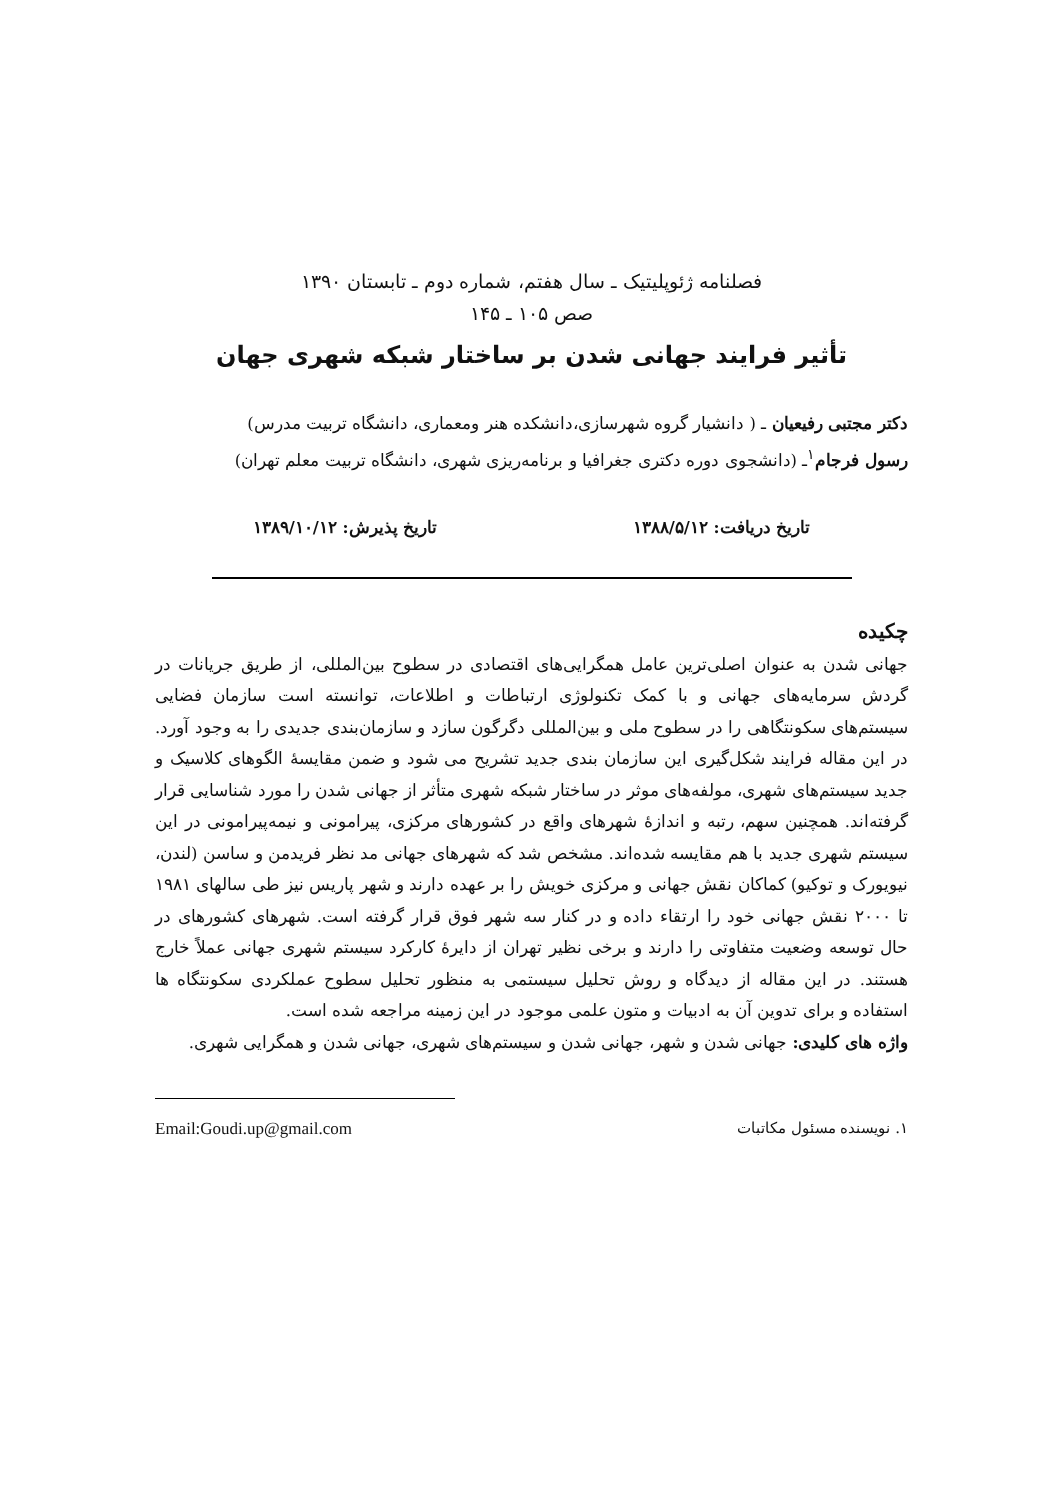فصلنامه ژئوپلیتیک ـ سال هفتم، شماره دوم ـ تابستان ۱۳۹۰
صص ۱۰۵ ـ ۱۴۵
تأثیر فرایند جهانی شدن بر ساختار شبکه شهری جهان
دکتر مجتبی رفیعیان ـ ( دانشیار گروه شهرسازی،دانشکده هنر ومعماری، دانشگاه تربیت مدرس)
رسول فرجام<sup>۱</sup>ـ (دانشجوی دوره دکتری جغرافیا و برنامه‌ریزی شهری، دانشگاه تربیت معلم تهران)
تاریخ دریافت: ۱۳۸۸/۵/۱۲ تاریخ پذیرش: ۱۳۸۹/۱۰/۱۲
چکیده
جهانی شدن به عنوان اصلی‌ترین عامل همگرایی‌های اقتصادی در سطوح بین‌المللی، از طریق جریانات در گردش سرمایه‌های جهانی و با کمک تکنولوژی ارتباطات و اطلاعات، توانسته است سازمان فضایی سیستم‌های سکونتگاهی را در سطوح ملی و بین‌المللی دگرگون سازد و سازمان‌بندی جدیدی را به وجود آورد. در این مقاله فرایند شکل‌گیری این سازمان بندی جدید تشریح می شود و ضمن مقایسهٔ الگوهای کلاسیک و جدید سیستم‌های شهری، مولفه‌های موثر در ساختار شبکه شهری متأثر از جهانی شدن را مورد شناسایی قرار گرفته‌اند. همچنین سهم، رتبه و اندازهٔ شهرهای واقع در کشورهای مرکزی، پیرامونی و نیمه‌پیرامونی در این سیستم شهری جدید با هم مقایسه شده‌اند. مشخص شد که شهرهای جهانی مد نظر فریدمن و ساسن (لندن، نیویورک و توکیو) کماکان نقش جهانی و مرکزی خویش را بر عهده دارند و شهر پاریس نیز طی سالهای ۱۹۸۱ تا ۲۰۰۰ نقش جهانی خود را ارتقاء داده و در کنار سه شهر فوق قرار گرفته است. شهرهای کشورهای در حال توسعه وضعیت متفاوتی را دارند و برخی نظیر تهران از دایرهٔ کارکرد سیستم شهری جهانی عملاً خارج هستند. در این مقاله از دیدگاه و روش تحلیل سیستمی به منظور تحلیل سطوح عملکردی سکونتگاه ها استفاده و برای تدوین آن به ادبیات و متون علمی موجود در این زمینه مراجعه شده است.
واژه های کلیدی: جهانی شدن و شهر، جهانی شدن و سیستم‌های شهری، جهانی شدن و همگرایی شهری.
۱. نویسنده مسئول مکاتبات Email:Goudi.up@gmail.com